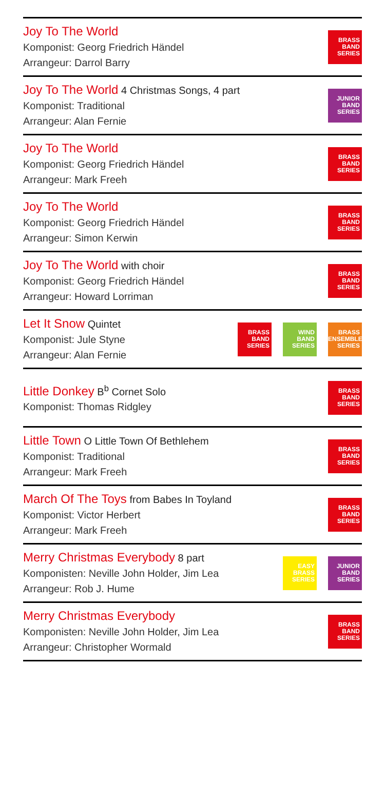Joy To The World
Komponist: Georg Friedrich Händel
Arrangeur: Darrol Barry
BRASS
BAND
SERIES
Joy To The World 4 Christmas Songs, 4 part
Komponist: Traditional
Arrangeur: Alan Fernie
JUNIOR
BAND
SERIES
Joy To The World
Komponist: Georg Friedrich Händel
Arrangeur: Mark Freeh
BRASS
BAND
SERIES
Joy To The World
Komponist: Georg Friedrich Händel
Arrangeur: Simon Kerwin
BRASS
BAND
SERIES
Joy To The World with choir
Komponist: Georg Friedrich Händel
Arrangeur: Howard Lorriman
BRASS
BAND
SERIES
Let It Snow Quintet
Komponist: Jule Styne
Arrangeur: Alan Fernie
BRASS
BAND
SERIES
WIND
BAND
SERIES
BRASS
ENSEMBLE
SERIES
Little Donkey B<sup>b</sup> Cornet Solo
Komponist: Thomas Ridgley
BRASS
BAND
SERIES
Little Town O Little Town Of Bethlehem
Komponist: Traditional
Arrangeur: Mark Freeh
BRASS
BAND
SERIES
March Of The Toys from Babes In Toyland
Komponist: Victor Herbert
Arrangeur: Mark Freeh
BRASS
BAND
SERIES
Merry Christmas Everybody 8 part
Komponisten: Neville John Holder, Jim Lea
Arrangeur: Rob J. Hume
EASY
BRASS
SERIES
JUNIOR
BAND
SERIES
Merry Christmas Everybody
Komponisten: Neville John Holder, Jim Lea
Arrangeur: Christopher Wormald
BRASS
BAND
SERIES